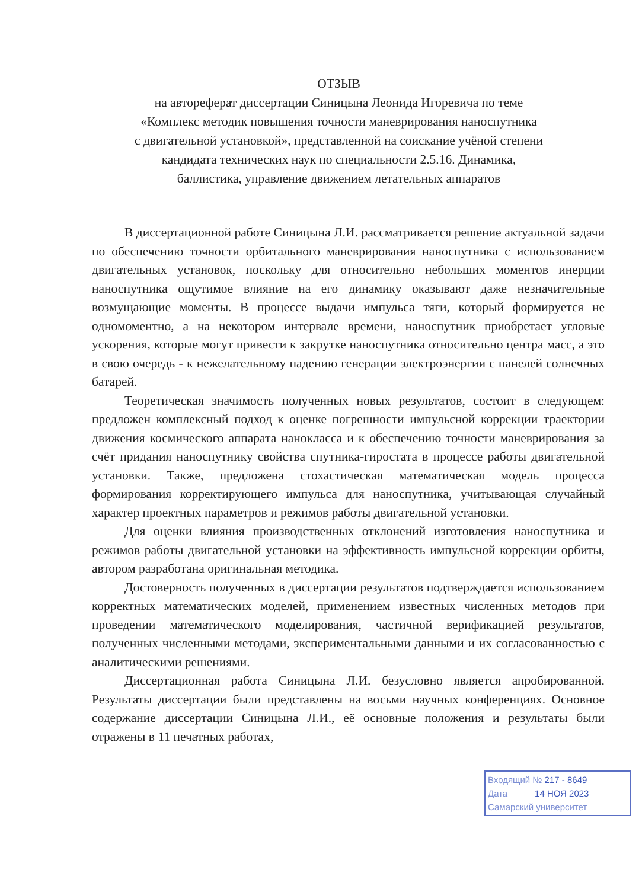ОТЗЫВ
на автореферат диссертации Синицына Леонида Игоревича по теме
«Комплекс методик повышения точности маневрирования наноспутника
с двигательной установкой», представленной на соискание учёной степени
кандидата технических наук по специальности 2.5.16. Динамика,
баллистика, управление движением летательных аппаратов
В диссертационной работе Синицына Л.И. рассматривается решение актуальной задачи по обеспечению точности орбитального маневрирования наноспутника с использованием двигательных установок, поскольку для относительно небольших моментов инерции наноспутника ощутимое влияние на его динамику оказывают даже незначительные возмущающие моменты. В процессе выдачи импульса тяги, который формируется не одномоментно, а на некотором интервале времени, наноспутник приобретает угловые ускорения, которые могут привести к закрутке наноспутника относительно центра масс, а это в свою очередь - к нежелательному падению генерации электроэнергии с панелей солнечных батарей.
Теоретическая значимость полученных новых результатов, состоит в следующем: предложен комплексный подход к оценке погрешности импульсной коррекции траектории движения космического аппарата нанокласса и к обеспечению точности маневрирования за счёт придания наноспутнику свойства спутника-гиростата в процессе работы двигательной установки. Также, предложена стохастическая математическая модель процесса формирования корректирующего импульса для наноспутника, учитывающая случайный характер проектных параметров и режимов работы двигательной установки.
Для оценки влияния производственных отклонений изготовления наноспутника и режимов работы двигательной установки на эффективность импульсной коррекции орбиты, автором разработана оригинальная методика.
Достоверность полученных в диссертации результатов подтверждается использованием корректных математических моделей, применением известных численных методов при проведении математического моделирования, частичной верификацией результатов, полученных численными методами, экспериментальными данными и их согласованностью с аналитическими решениями.
Диссертационная работа Синицына Л.И. безусловно является апробированной. Результаты диссертации были представлены на восьми научных конференциях. Основное содержание диссертации Синицына Л.И., её основные положения и результаты были отражены в 11 печатных работах,
Входящий № 217 - 8649
Дата 14 НОЯ 2023
Самарский университет